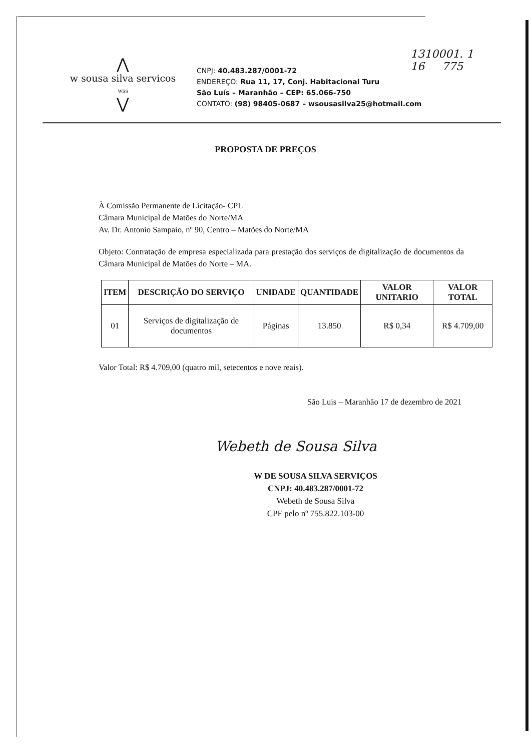1310001. 1
16 775
⋀
w sousa silva servicos
wss
⋁
CNPJ: 40.483.287/0001-72
ENDEREÇO: Rua 11, 17, Conj. Habitacional Turu
São Luís – Maranhão – CEP: 65.066-750
CONTATO: (98) 98405-0687 – wsousasilva25@hotmail.com
PROPOSTA DE PREÇOS
À Comissão Permanente de Licitação- CPL
Câmara Municipal de Matões do Norte/MA
Av. Dr. Antonio Sampaio, nº 90, Centro – Matões do Norte/MA
Objeto: Contratação de empresa especializada para prestação dos serviços de digitalização de documentos da Câmara Municipal de Matões do Norte – MA.
| ITEM | DESCRIÇÃO DO SERVIÇO | UNIDADE | QUANTIDADE | VALOR UNITARIO | VALOR TOTAL |
| --- | --- | --- | --- | --- | --- |
| 01 | Serviços de digitalização de documentos | Páginas | 13.850 | R$ 0,34 | R$ 4.709,00 |
Valor Total: R$ 4.709,00 (quatro mil, setecentos e nove reais).
São Luis – Maranhão 17 de dezembro de 2021
Webeth de Sousa Silva
W DE SOUSA SILVA SERVIÇOS
CNPJ: 40.483.287/0001-72
Webeth de Sousa Silva
CPF pelo nº 755.822.103-00